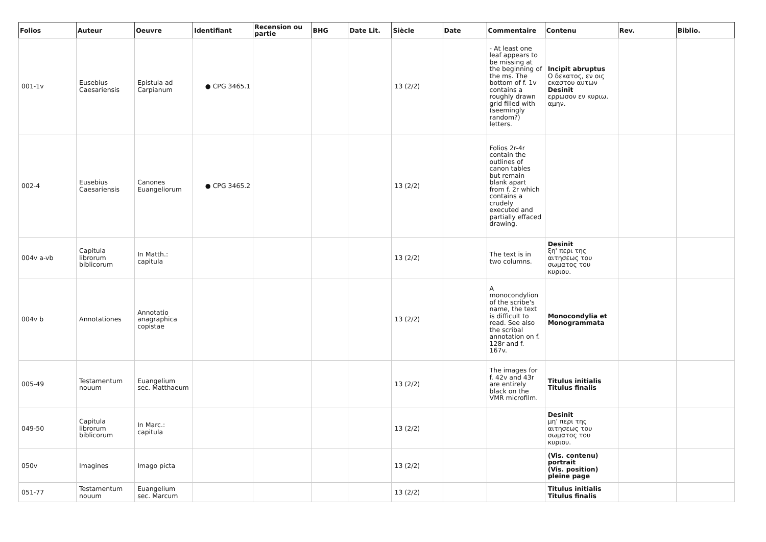| Folios | Auteur | Oeuvre | Identifiant | Recension ou partie | BHG | Date Lit. | Siècle | Date | Commentaire | Contenu | Rev. | Biblio. |
| --- | --- | --- | --- | --- | --- | --- | --- | --- | --- | --- | --- | --- |
| 001-1v | Eusebius Caesariensis | Epistula ad Carpianum | ● CPG 3465.1 | | | | 13 (2/2) | | - At least one leaf appears to be missing at the beginning of the ms. The bottom of f. 1v contains a roughly drawn grid filled with (seemingly random?) letters. | Incipit abruptus Ο δεκατος, εν οις εκαστου αυτων Desinit ερρωσον εν κυριω. αμην. | | |
| 002-4 | Eusebius Caesariensis | Canones Euangeliorum | ● CPG 3465.2 | | | | 13 (2/2) | | Folios 2r-4r contain the outlines of canon tables but remain blank apart from f. 2r which contains a crudely executed and partially effaced drawing. | | | |
| 004v a-vb | Capitula librorum biblicorum | In Matth.: capitula | | | | | 13 (2/2) | | The text is in two columns. | Desinit ξη' περι της αιτησεως του σωματος του κυριου. | | |
| 004v b | Annotationes | Annotatio anagraphica copistae | | | | | 13 (2/2) | | A monocondylion of the scribe's name, the text is difficult to read. See also the scribal annotation on f. 128r and f. 167v. | Monocondylia et Monogrammata | | |
| 005-49 | Testamentum nouum | Euangelium sec. Matthaeum | | | | | 13 (2/2) | | The images for f. 42v and 43r are entirely black on the VMR microfilm. | Titulus initialis Titulus finalis | | |
| 049-50 | Capitula librorum biblicorum | In Marc.: capitula | | | | | 13 (2/2) | | | Desinit μη' περι της αιτησεως του σωματος του κυριου. | | |
| 050v | Imagines | Imago picta | | | | | 13 (2/2) | | | (Vis. contenu) portrait (Vis. position) pleine page | | |
| 051-77 | Testamentum nouum | Euangelium sec. Marcum | | | | | 13 (2/2) | | | Titulus initialis Titulus finalis | | |